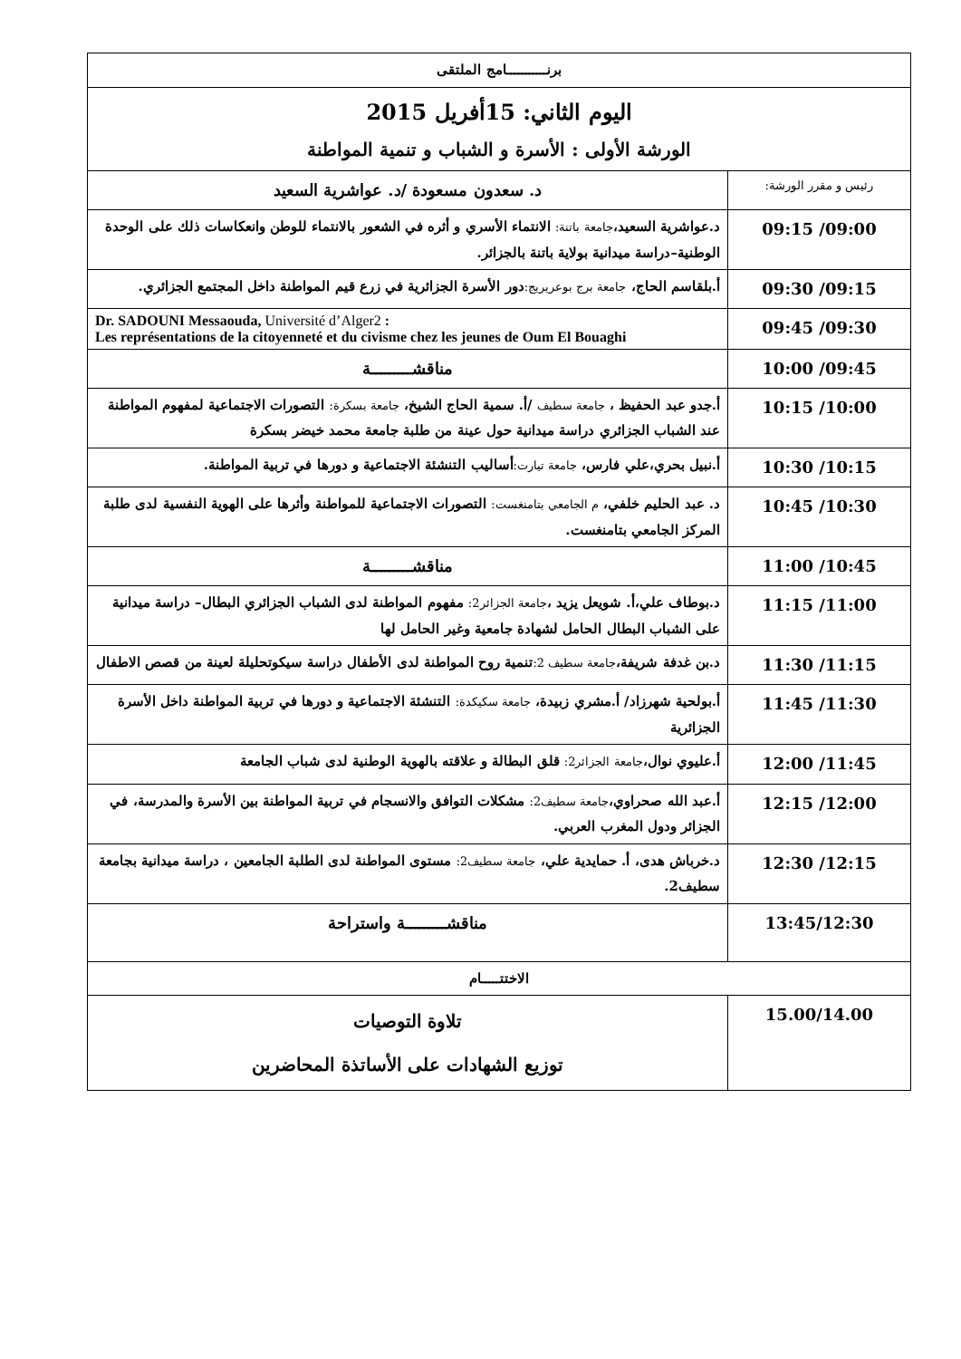| برنـــــــــــامج الملتقى | |
| اليوم الثاني: 15أفريل 2015 الورشة الأولى : الأسرة و الشباب و تنمية المواطنة | |
| رئيس و مقرر الورشة: | د. سعدون مسعودة /د. عواشرية السعيد |
| 09:15 /09:00 | د.عواشرية السعيد، جامعة باتنة: الانتماء الأسري و أثره في الشعور بالانتماء للوطن وانعكاسات ذلك على الوحدة الوطنية–دراسة ميدانية بولاية باتنة بالجزائر. |
| 09:30 /09:15 | أ.بلقاسم الحاج، جامعة برج بوعريريج: دور الأسرة الجزائرية في زرع قيم المواطنة داخل المجتمع الجزائري. |
| 09:45 /09:30 | Dr. SADOUNI Messaouda, Université d’Alger2 : Les représentations de la citoyenneté et du civisme chez les jeunes de Oum El Bouaghi |
| 10:00 /09:45 | مناقشـــــــــة |
| 10:15 /10:00 | أ.جدو عبد الحفيظ ، جامعة سطيف /أ. سمية الحاج الشيخ، جامعة بسكرة: التصورات الاجتماعية لمفهوم المواطنة عند الشباب الجزائري دراسة ميدانية حول عينة من طلبة جامعة محمد خيضر بسكرة |
| 10:30 /10:15 | أ.نبيل بحري،علي فارس، جامعة تيارت: أساليب التنشئة الاجتماعية و دورها في تربية المواطنة. |
| 10:45 /10:30 | د. عبد الحليم خلفي، م الجامعي بتامنغست: التصورات الاجتماعية للمواطنة وأثرها على الهوية النفسية لدى طلبة المركز الجامعي بتامنغست. |
| 11:00 /10:45 | مناقشـــــــــة |
| 11:15 /11:00 | د.بوطاف علي،أ. شويعل يزيد ، جامعة الجزائر2: مفهوم المواطنة لدى الشباب الجزائري البطال– دراسة ميدانية على الشباب البطال الحامل لشهادة جامعية وغير الحامل لها |
| 11:30 /11:15 | د.بن غدفة شريفة، جامعة سطيف 2: تنمية روح المواطنة لدى الأطفال دراسة سيكوتحليلة لعينة من قصص الاطفال |
| 11:45 /11:30 | أ.بولحية شهرزاد/ أ.مشري زبيدة، جامعة سكيكدة: التنشئة الاجتماعية و دورها في تربية المواطنة داخل الأسرة الجزائرية |
| 12:00 /11:45 | أ.عليوي نوال، جامعة الجزائر2: قلق البطالة و علاقته بالهوية الوطنية لدى شباب الجامعة |
| 12:15 /12:00 | أ.عبد الله صحراوي، جامعة سطيف2: مشكلات التوافق والانسجام في تربية المواطنة بين الأسرة والمدرسة، في الجزائر ودول المغرب العربي. |
| 12:30 /12:15 | د.خرباش هدى، أ. حمايدية علي، جامعة سطيف2: مستوى المواطنة لدى الطلبة الجامعين ، دراسة ميدانية بجامعة سطيف2. |
| 13:45/12:30 | مناقشـــــــــة واستراحة |
| الاختتـــــام | |
| 15.00/14.00 | تلاوة التوصيات توزيع الشهادات على الأساتذة المحاضرين |